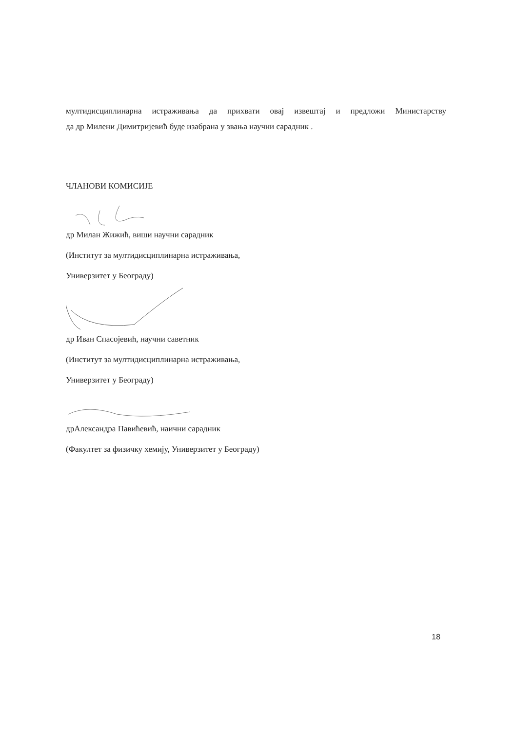мултидисциплинарна истраживања да прихвати овај извештај и предложи Министарству
да др Милени Димитријевић буде изабрана у звања научни сарадник .
ЧЛАНОВИ КОМИСИЈЕ
др Милан Жижић, виши научни сарадник
(Институт за мултидисциплинарна истраживања,
Универзитет у Београду)
др Иван Спасојевић, научни саветник
(Институт за мултидисциплинарна истраживања,
Универзитет у Београду)
дрАлександра Павићевић, наични сарадник
(Факултет за физичку хемију, Универзитет у Београду)
18